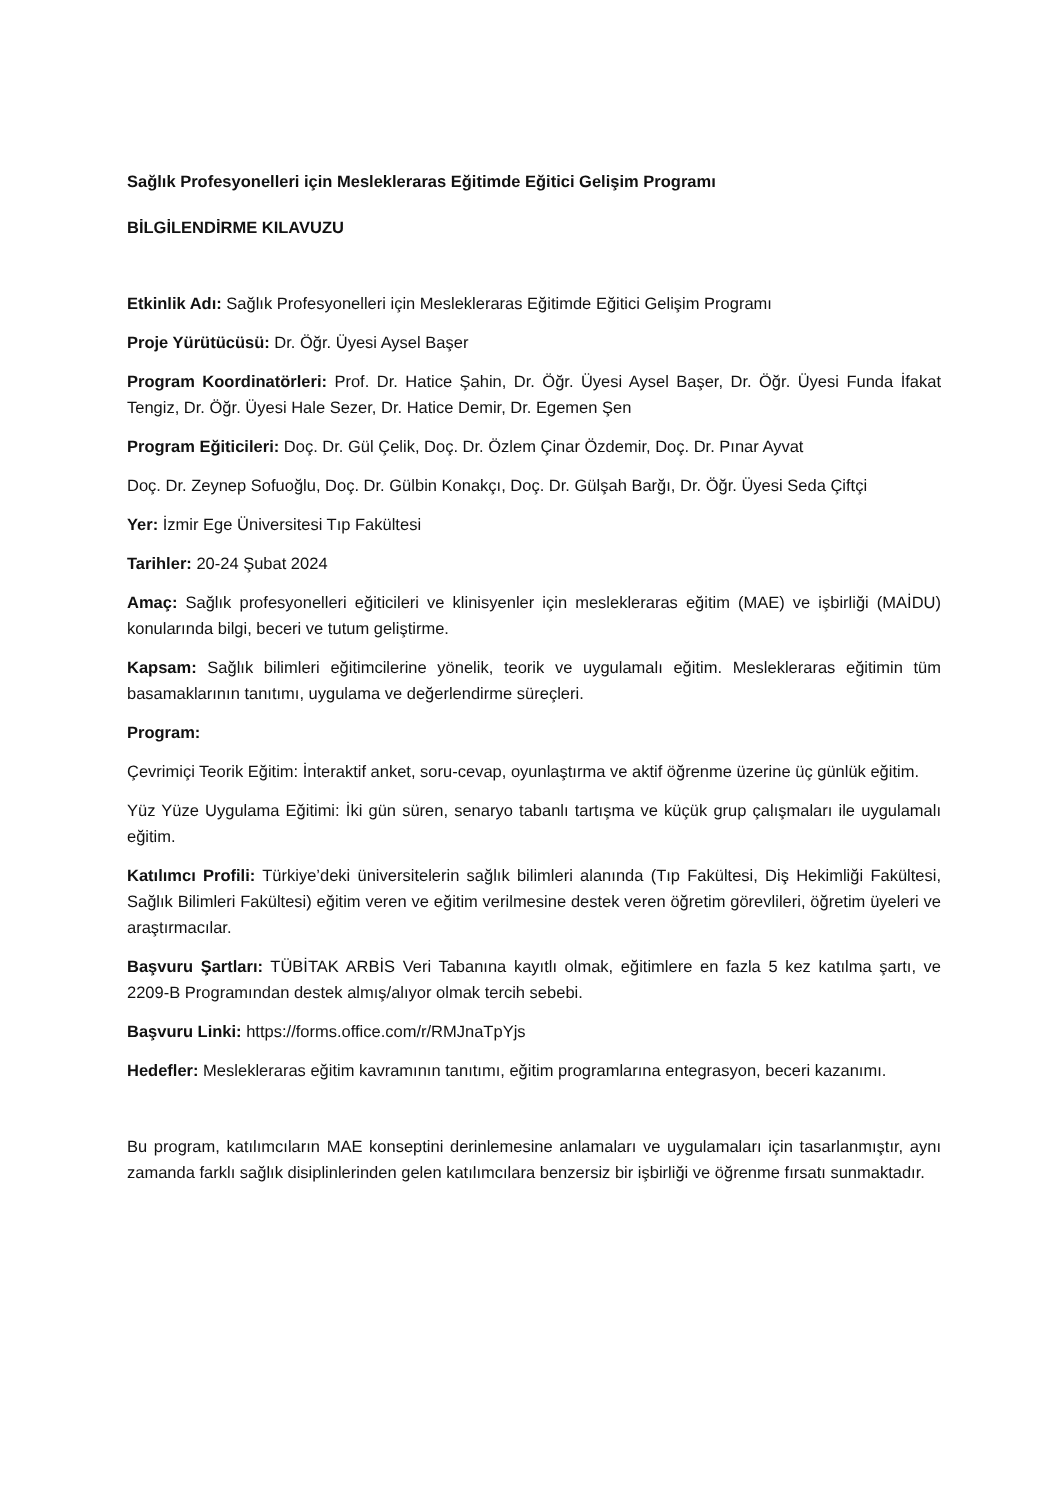Sağlık Profesyonelleri için Meslekleraras Eğitimde Eğitici Gelişim Programı
BİLGİLENDİRME KILAVUZU
Etkinlik Adı: Sağlık Profesyonelleri için Meslekleraras Eğitimde Eğitici Gelişim Programı
Proje Yürütücüsü: Dr. Öğr. Üyesi Aysel Başer
Program Koordinatörleri: Prof. Dr. Hatice Şahin, Dr. Öğr. Üyesi Aysel Başer, Dr. Öğr. Üyesi Funda İfakat Tengiz, Dr. Öğr. Üyesi Hale Sezer, Dr. Hatice Demir, Dr. Egemen Şen
Program Eğiticileri: Doç. Dr. Gül Çelik, Doç. Dr. Özlem Çinar Özdemir, Doç. Dr. Pınar Ayvat
Doç. Dr. Zeynep Sofuoğlu, Doç. Dr. Gülbin Konakçı, Doç. Dr. Gülşah Barğı, Dr. Öğr. Üyesi Seda Çiftçi
Yer: İzmir Ege Üniversitesi Tıp Fakültesi
Tarihler: 20-24 Şubat 2024
Amaç: Sağlık profesyonelleri eğiticileri ve klinisyenler için meslekleraras eğitim (MAE) ve işbirliği (MAİDU) konularında bilgi, beceri ve tutum geliştirme.
Kapsam: Sağlık bilimleri eğitimcilerine yönelik, teorik ve uygulamalı eğitim. Meslekleraras eğitimin tüm basamaklarının tanıtımı, uygulama ve değerlendirme süreçleri.
Program:
Çevrimiçi Teorik Eğitim: İnteraktif anket, soru-cevap, oyunlaştırma ve aktif öğrenme üzerine üç günlük eğitim.
Yüz Yüze Uygulama Eğitimi: İki gün süren, senaryo tabanlı tartışma ve küçük grup çalışmaları ile uygulamalı eğitim.
Katılımcı Profili: Türkiye’deki üniversitelerin sağlık bilimleri alanında (Tıp Fakültesi, Diş Hekimliği Fakültesi, Sağlık Bilimleri Fakültesi) eğitim veren ve eğitim verilmesine destek veren öğretim görevlileri, öğretim üyeleri ve araştırmacılar.
Başvuru Şartları: TÜBİTAK ARBİS Veri Tabanına kayıtlı olmak, eğitimlere en fazla 5 kez katılma şartı, ve 2209-B Programından destek almış/alıyor olmak tercih sebebi.
Başvuru Linki: https://forms.office.com/r/RMJnaTpYjs
Hedefler: Meslekleraras eğitim kavramının tanıtımı, eğitim programlarına entegrasyon, beceri kazanımı.
Bu program, katılımcıların MAE konseptini derinlemesine anlamaları ve uygulamaları için tasarlanmıştır, aynı zamanda farklı sağlık disiplinlerinden gelen katılımcılara benzersiz bir işbirliği ve öğrenme fırsatı sunmaktadır.